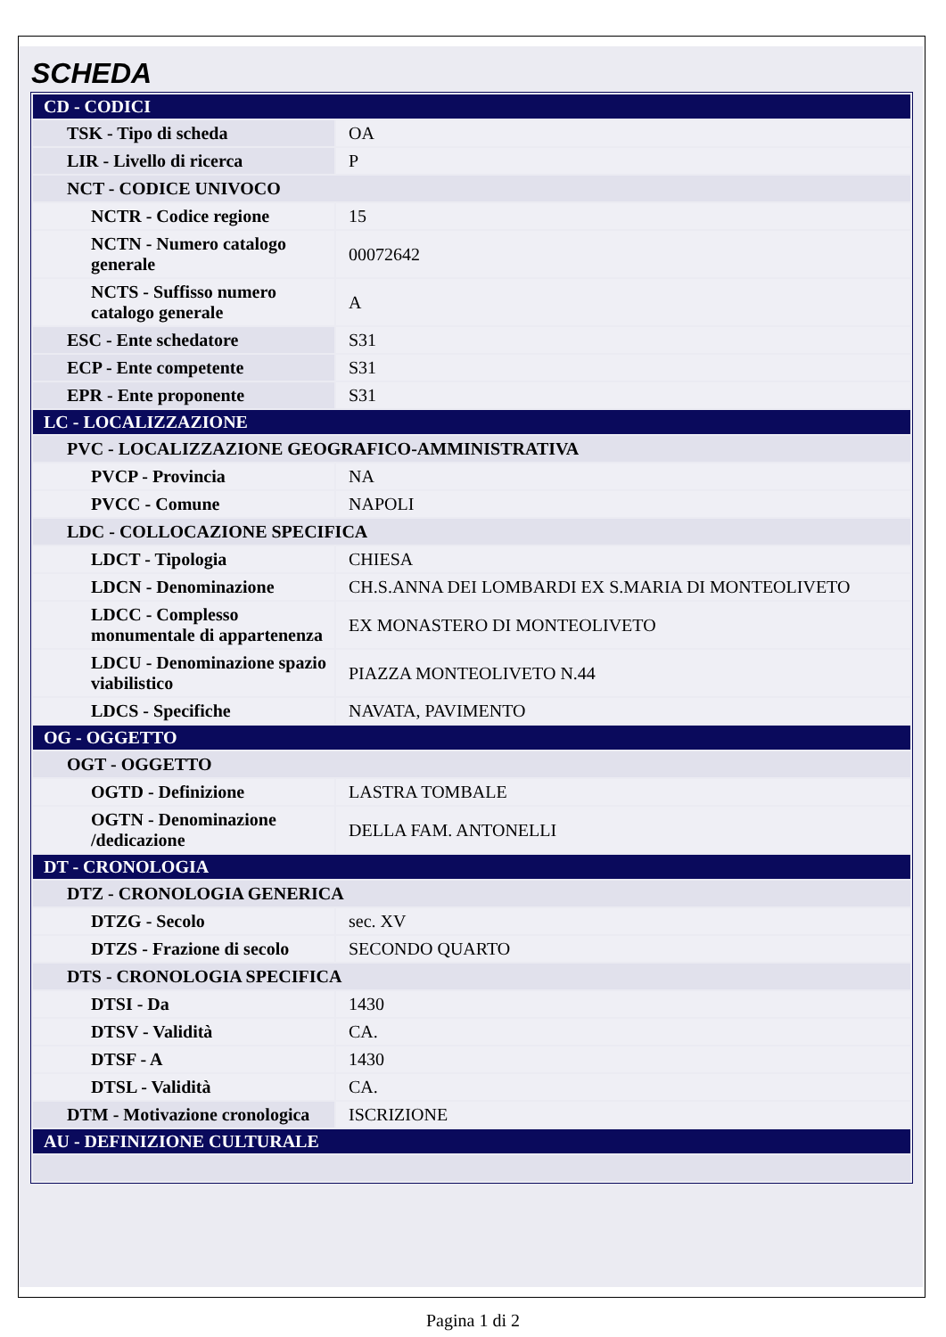SCHEDA
| CD - CODICI | |
| TSK - Tipo di scheda | OA |
| LIR - Livello di ricerca | P |
| NCT - CODICE UNIVOCO | |
| NCTR - Codice regione | 15 |
| NCTN - Numero catalogo generale | 00072642 |
| NCTS - Suffisso numero catalogo generale | A |
| ESC - Ente schedatore | S31 |
| ECP - Ente competente | S31 |
| EPR - Ente proponente | S31 |
| LC - LOCALIZZAZIONE | |
| PVC - LOCALIZZAZIONE GEOGRAFICO-AMMINISTRATIVA | |
| PVCP - Provincia | NA |
| PVCC - Comune | NAPOLI |
| LDC - COLLOCAZIONE SPECIFICA | |
| LDCT - Tipologia | CHIESA |
| LDCN - Denominazione | CH.S.ANNA DEI LOMBARDI EX S.MARIA DI MONTEOLIVETO |
| LDCC - Complesso monumentale di appartenenza | EX MONASTERO DI MONTEOLIVETO |
| LDCU - Denominazione spazio viabilistico | PIAZZA MONTEOLIVETO N.44 |
| LDCS - Specifiche | NAVATA, PAVIMENTO |
| OG - OGGETTO | |
| OGT - OGGETTO | |
| OGTD - Definizione | LASTRA TOMBALE |
| OGTN - Denominazione /dedicazione | DELLA FAM. ANTONELLI |
| DT - CRONOLOGIA | |
| DTZ - CRONOLOGIA GENERICA | |
| DTZG - Secolo | sec. XV |
| DTZS - Frazione di secolo | SECONDO QUARTO |
| DTS - CRONOLOGIA SPECIFICA | |
| DTSI - Da | 1430 |
| DTSV - Validità | CA. |
| DTSF - A | 1430 |
| DTSL - Validità | CA. |
| DTM - Motivazione cronologica | ISCRIZIONE |
| AU - DEFINIZIONE CULTURALE | |
Pagina 1 di 2